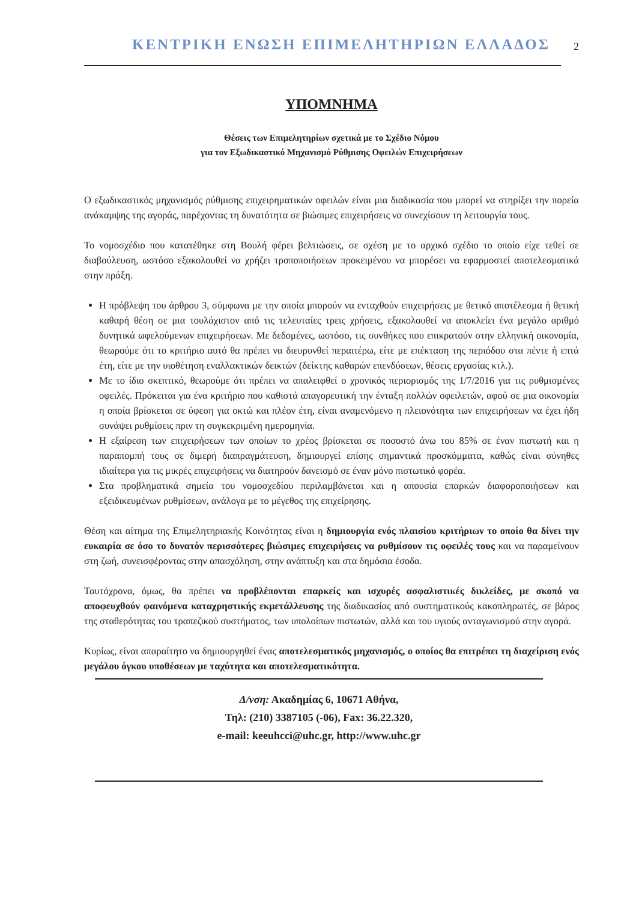ΚΕΝΤΡΙΚΗ ΕΝΩΣΗ ΕΠΙΜΕΛΗΤΗΡΙΩΝ ΕΛΛΑΔΟΣ 2
ΥΠΟΜΝΗΜΑ
Θέσεις των Επιμελητηρίων σχετικά με το Σχέδιο Νόμου
για τον Εξωδικαστικό Μηχανισμό Ρύθμισης Οφειλών Επιχειρήσεων
Ο εξωδικαστικός μηχανισμός ρύθμισης επιχειρηματικών οφειλών είναι μια διαδικασία που μπορεί να στηρίξει την πορεία ανάκαμψης της αγοράς, παρέχοντας τη δυνατότητα σε βιώσιμες επιχειρήσεις να συνεχίσουν τη λειτουργία τους.
Το νομοσχέδιο που κατατέθηκε στη Βουλή φέρει βελτιώσεις, σε σχέση με το αρχικό σχέδιο το οποίο είχε τεθεί σε διαβούλευση, ωστόσο εξακολουθεί να χρήζει τροποποιήσεων προκειμένου να μπορέσει να εφαρμοστεί αποτελεσματικά στην πράξη.
Η πρόβλεψη του άρθρου 3, σύμφωνα με την οποία μπορούν να ενταχθούν επιχειρήσεις με θετικό αποτέλεσμα ή θετική καθαρή θέση σε μια τουλάχιστον από τις τελευταίες τρεις χρήσεις, εξακολουθεί να αποκλείει ένα μεγάλο αριθμό δυνητικά ωφελούμενων επιχειρήσεων. Με δεδομένες, ωστόσο, τις συνθήκες που επικρατούν στην ελληνική οικονομία, θεωρούμε ότι το κριτήριο αυτό θα πρέπει να διευρυνθεί περαιτέρω, είτε με επέκταση της περιόδου στα πέντε ή επτά έτη, είτε με την υιοθέτηση εναλλακτικών δεικτών (δείκτης καθαρών επενδύσεων, θέσεις εργασίας κτλ.).
Με το ίδιο σκεπτικό, θεωρούμε ότι πρέπει να απαλειφθεί ο χρονικός περιορισμός της 1/7/2016 για τις ρυθμισμένες οφειλές. Πρόκειται για ένα κριτήριο που καθιστά απαγορευτική την ένταξη πολλών οφειλετών, αφού σε μια οικονομία η οποία βρίσκεται σε ύφεση για οκτώ και πλέον έτη, είναι αναμενόμενο η πλειονότητα των επιχειρήσεων να έχει ήδη συνάψει ρυθμίσεις πριν τη συγκεκριμένη ημερομηνία.
Η εξαίρεση των επιχειρήσεων των οποίων το χρέος βρίσκεται σε ποσοστό άνω του 85% σε έναν πιστωτή και η παραπομπή τους σε διμερή διαπραγμάτευση, δημιουργεί επίσης σημαντικά προσκόμματα, καθώς είναι σύνηθες ιδιαίτερα για τις μικρές επιχειρήσεις να διατηρούν δανεισμό σε έναν μόνο πιστωτικό φορέα.
Στα προβληματικά σημεία του νομοσχεδίου περιλαμβάνεται και η απουσία επαρκών διαφοροποιήσεων και εξειδικευμένων ρυθμίσεων, ανάλογα με το μέγεθος της επιχείρησης.
Θέση και αίτημα της Επιμελητηριακής Κοινότητας είναι η δημιουργία ενός πλαισίου κριτήριων το οποίο θα δίνει την ευκαιρία σε όσο το δυνατόν περισσότερες βιώσιμες επιχειρήσεις να ρυθμίσουν τις οφειλές τους και να παραμείνουν στη ζωή, συνεισφέροντας στην απασχόληση, στην ανάπτυξη και στα δημόσια έσοδα.
Ταυτόχρονα, όμως, θα πρέπει να προβλέπονται επαρκείς και ισχυρές ασφαλιστικές δικλείδες, με σκοπό να αποφευχθούν φαινόμενα καταχρηστικής εκμετάλλευσης της διαδικασίας από συστηματικούς κακοπληρωτές, σε βάρος της σταθερότητας του τραπεζικού συστήματος, των υπολοίπων πιστωτών, αλλά και του υγιούς ανταγωνισμού στην αγορά.
Κυρίως, είναι απαραίτητο να δημιουργηθεί ένας αποτελεσματικός μηχανισμός, ο οποίος θα επιτρέπει τη διαχείριση ενός μεγάλου όγκου υποθέσεων με ταχύτητα και αποτελεσματικότητα.
Δ/νση: Ακαδημίας 6, 10671 Αθήνα,
Τηλ: (210) 3387105 (-06), Fax: 36.22.320,
e-mail: keeuhcci@uhc.gr, http://www.uhc.gr